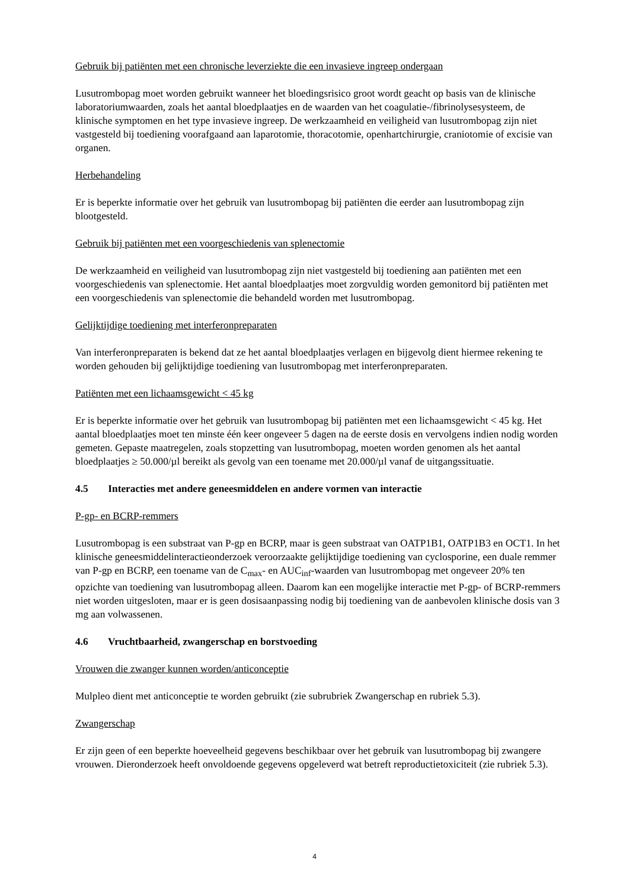Gebruik bij patiënten met een chronische leverziekte die een invasieve ingreep ondergaan
Lusutrombopag moet worden gebruikt wanneer het bloedingsrisico groot wordt geacht op basis van de klinische laboratoriumwaarden, zoals het aantal bloedplaatjes en de waarden van het coagulatie-/fibrinolysesysteem, de klinische symptomen en het type invasieve ingreep. De werkzaamheid en veiligheid van lusutrombopag zijn niet vastgesteld bij toediening voorafgaand aan laparotomie, thoracotomie, openhartchirurgie, craniotomie of excisie van organen.
Herbehandeling
Er is beperkte informatie over het gebruik van lusutrombopag bij patiënten die eerder aan lusutrombopag zijn blootgesteld.
Gebruik bij patiënten met een voorgeschiedenis van splenectomie
De werkzaamheid en veiligheid van lusutrombopag zijn niet vastgesteld bij toediening aan patiënten met een voorgeschiedenis van splenectomie. Het aantal bloedplaatjes moet zorgvuldig worden gemonitord bij patiënten met een voorgeschiedenis van splenectomie die behandeld worden met lusutrombopag.
Gelijktijdige toediening met interferonpreparaten
Van interferonpreparaten is bekend dat ze het aantal bloedplaatjes verlagen en bijgevolg dient hiermee rekening te worden gehouden bij gelijktijdige toediening van lusutrombopag met interferonpreparaten.
Patiënten met een lichaamsgewicht < 45 kg
Er is beperkte informatie over het gebruik van lusutrombopag bij patiënten met een lichaamsgewicht < 45 kg. Het aantal bloedplaatjes moet ten minste één keer ongeveer 5 dagen na de eerste dosis en vervolgens indien nodig worden gemeten. Gepaste maatregelen, zoals stopzetting van lusutrombopag, moeten worden genomen als het aantal bloedplaatjes ≥ 50.000/µl bereikt als gevolg van een toename met 20.000/µl vanaf de uitgangssituatie.
4.5 Interacties met andere geneesmiddelen en andere vormen van interactie
P-gp- en BCRP-remmers
Lusutrombopag is een substraat van P-gp en BCRP, maar is geen substraat van OATP1B1, OATP1B3 en OCT1. In het klinische geneesmiddelinteractieonderzoek veroorzaakte gelijktijdige toediening van cyclosporine, een duale remmer van P-gp en BCRP, een toename van de C<sub>max</sub>- en AUC<sub>inf</sub>-waarden van lusutrombopag met ongeveer 20% ten opzichte van toediening van lusutrombopag alleen. Daarom kan een mogelijke interactie met P-gp- of BCRP-remmers niet worden uitgesloten, maar er is geen dosisaanpassing nodig bij toediening van de aanbevolen klinische dosis van 3 mg aan volwassenen.
4.6 Vruchtbaarheid, zwangerschap en borstvoeding
Vrouwen die zwanger kunnen worden/anticonceptie
Mulpleo dient met anticonceptie te worden gebruikt (zie subrubriek Zwangerschap en rubriek 5.3).
Zwangerschap
Er zijn geen of een beperkte hoeveelheid gegevens beschikbaar over het gebruik van lusutrombopag bij zwangere vrouwen. Dieronderzoek heeft onvoldoende gegevens opgeleverd wat betreft reproductietoxiciteit (zie rubriek 5.3).
4